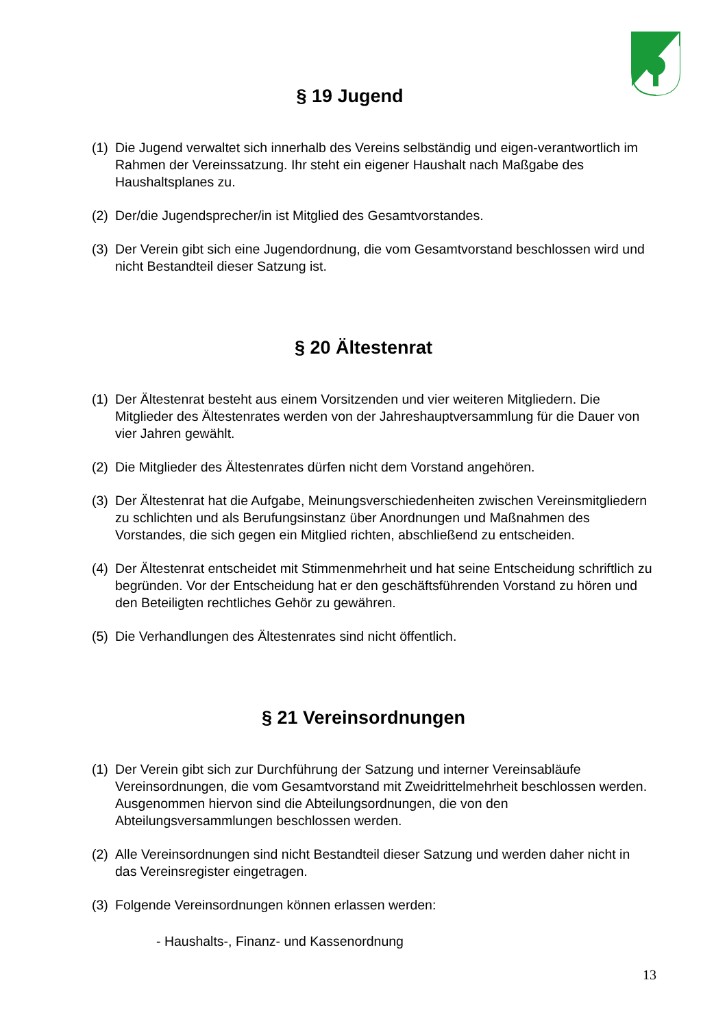§ 19 Jugend
(1) Die Jugend verwaltet sich innerhalb des Vereins selbständig und eigen-verantwortlich im Rahmen der Vereinssatzung. Ihr steht ein eigener Haushalt nach Maßgabe des Haushaltsplanes zu.
(2) Der/die Jugendsprecher/in ist Mitglied des Gesamtvorstandes.
(3) Der Verein gibt sich eine Jugendordnung, die vom Gesamtvorstand beschlossen wird und nicht Bestandteil dieser Satzung ist.
§ 20 Ältestenrat
(1) Der Ältestenrat besteht aus einem Vorsitzenden und vier weiteren Mitgliedern. Die Mitglieder des Ältestenrates werden von der Jahreshauptversammlung für die Dauer von vier Jahren gewählt.
(2) Die Mitglieder des Ältestenrates dürfen nicht dem Vorstand angehören.
(3) Der Ältestenrat hat die Aufgabe, Meinungsverschiedenheiten zwischen Vereinsmitgliedern zu schlichten und als Berufungsinstanz über Anordnungen und Maßnahmen des Vorstandes, die sich gegen ein Mitglied richten, abschließend zu entscheiden.
(4) Der Ältestenrat entscheidet mit Stimmenmehrheit und hat seine Entscheidung schriftlich zu begründen. Vor der Entscheidung hat er den geschäftsführenden Vorstand zu hören und den Beteiligten rechtliches Gehör zu gewähren.
(5) Die Verhandlungen des Ältestenrates sind nicht öffentlich.
§ 21 Vereinsordnungen
(1) Der Verein gibt sich zur Durchführung der Satzung und interner Vereinsabläufe Vereinsordnungen, die vom Gesamtvorstand mit Zweidrittelmehrheit beschlossen werden. Ausgenommen hiervon sind die Abteilungsordnungen, die von den Abteilungsversammlungen beschlossen werden.
(2) Alle Vereinsordnungen sind nicht Bestandteil dieser Satzung und werden daher nicht in das Vereinsregister eingetragen.
(3) Folgende Vereinsordnungen können erlassen werden:
- Haushalts-, Finanz- und Kassenordnung
13